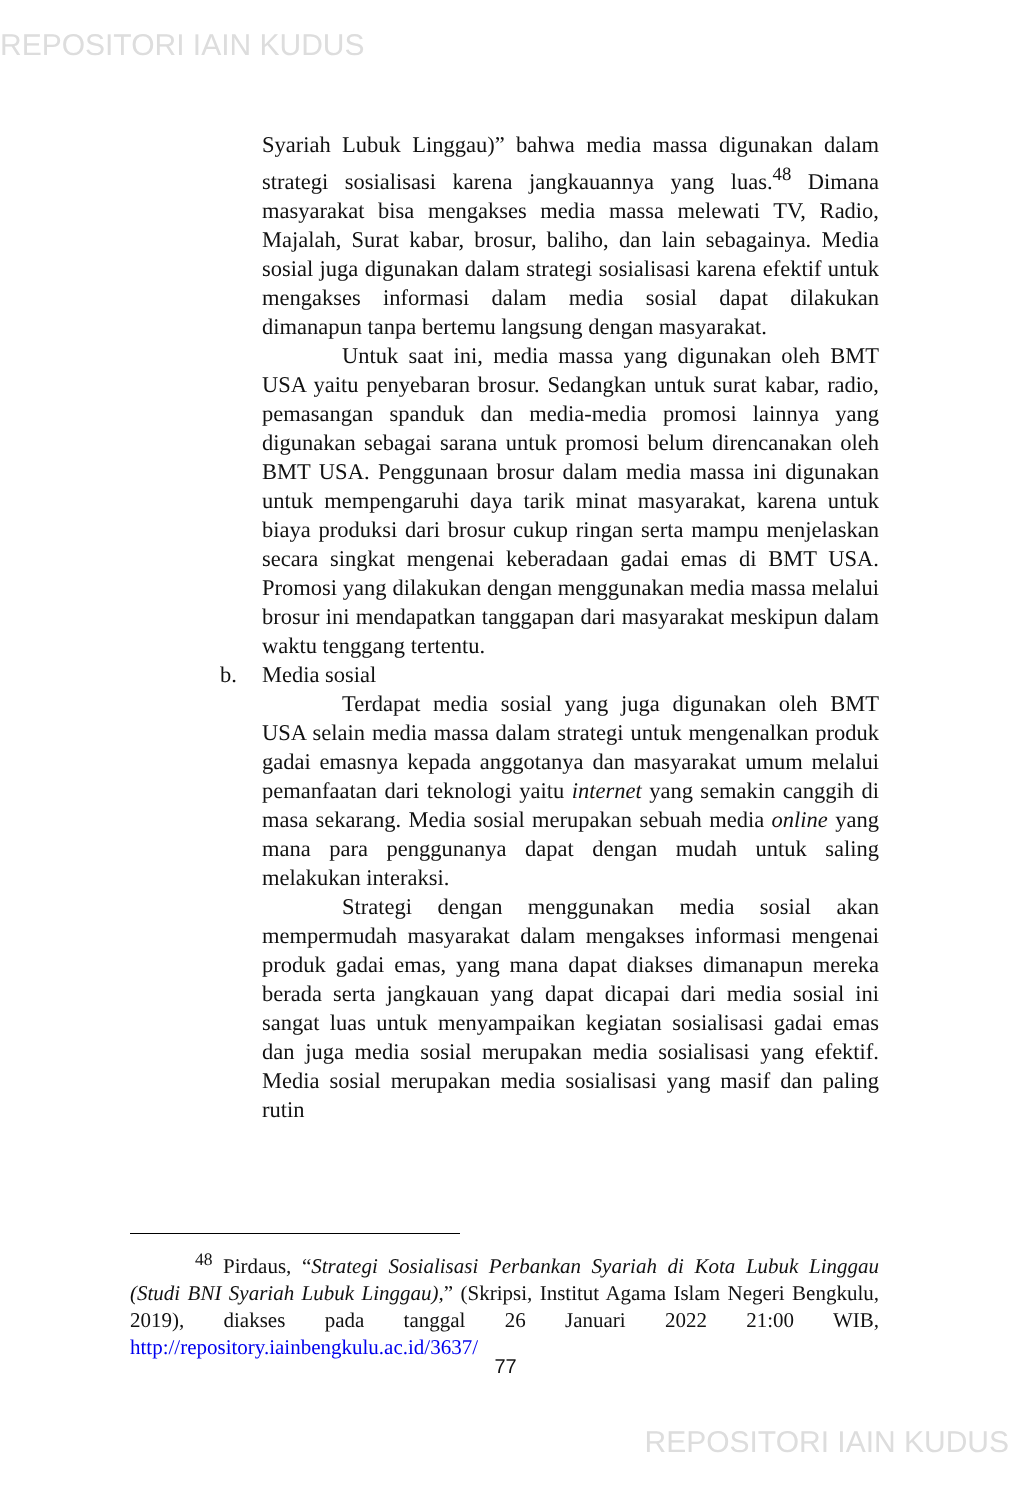REPOSITORI IAIN KUDUS
Syariah Lubuk Linggau)” bahwa media massa digunakan dalam strategi sosialisasi karena jangkauannya yang luas.<sup>48</sup> Dimana masyarakat bisa mengakses media massa melewati TV, Radio, Majalah, Surat kabar, brosur, baliho, dan lain sebagainya. Media sosial juga digunakan dalam strategi sosialisasi karena efektif untuk mengakses informasi dalam media sosial dapat dilakukan dimanapun tanpa bertemu langsung dengan masyarakat.
Untuk saat ini, media massa yang digunakan oleh BMT USA yaitu penyebaran brosur. Sedangkan untuk surat kabar, radio, pemasangan spanduk dan media-media promosi lainnya yang digunakan sebagai sarana untuk promosi belum direncanakan oleh BMT USA. Penggunaan brosur dalam media massa ini digunakan untuk mempengaruhi daya tarik minat masyarakat, karena untuk biaya produksi dari brosur cukup ringan serta mampu menjelaskan secara singkat mengenai keberadaan gadai emas di BMT USA. Promosi yang dilakukan dengan menggunakan media massa melalui brosur ini mendapatkan tanggapan dari masyarakat meskipun dalam waktu tenggang tertentu.
b. Media sosial
Terdapat media sosial yang juga digunakan oleh BMT USA selain media massa dalam strategi untuk mengenalkan produk gadai emasnya kepada anggotanya dan masyarakat umum melalui pemanfaatan dari teknologi yaitu internet yang semakin canggih di masa sekarang. Media sosial merupakan sebuah media online yang mana para penggunanya dapat dengan mudah untuk saling melakukan interaksi.
Strategi dengan menggunakan media sosial akan mempermudah masyarakat dalam mengakses informasi mengenai produk gadai emas, yang mana dapat diakses dimanapun mereka berada serta jangkauan yang dapat dicapai dari media sosial ini sangat luas untuk menyampaikan kegiatan sosialisasi gadai emas dan juga media sosial merupakan media sosialisasi yang efektif. Media sosial merupakan media sosialisasi yang masif dan paling rutin
<sup>48</sup> Pirdaus, “Strategi Sosialisasi Perbankan Syariah di Kota Lubuk Linggau (Studi BNI Syariah Lubuk Linggau),” (Skripsi, Institut Agama Islam Negeri Bengkulu, 2019), diakses pada tanggal 26 Januari 2022 21:00 WIB, http://repository.iainbengkulu.ac.id/3637/
77
REPOSITORI IAIN KUDUS